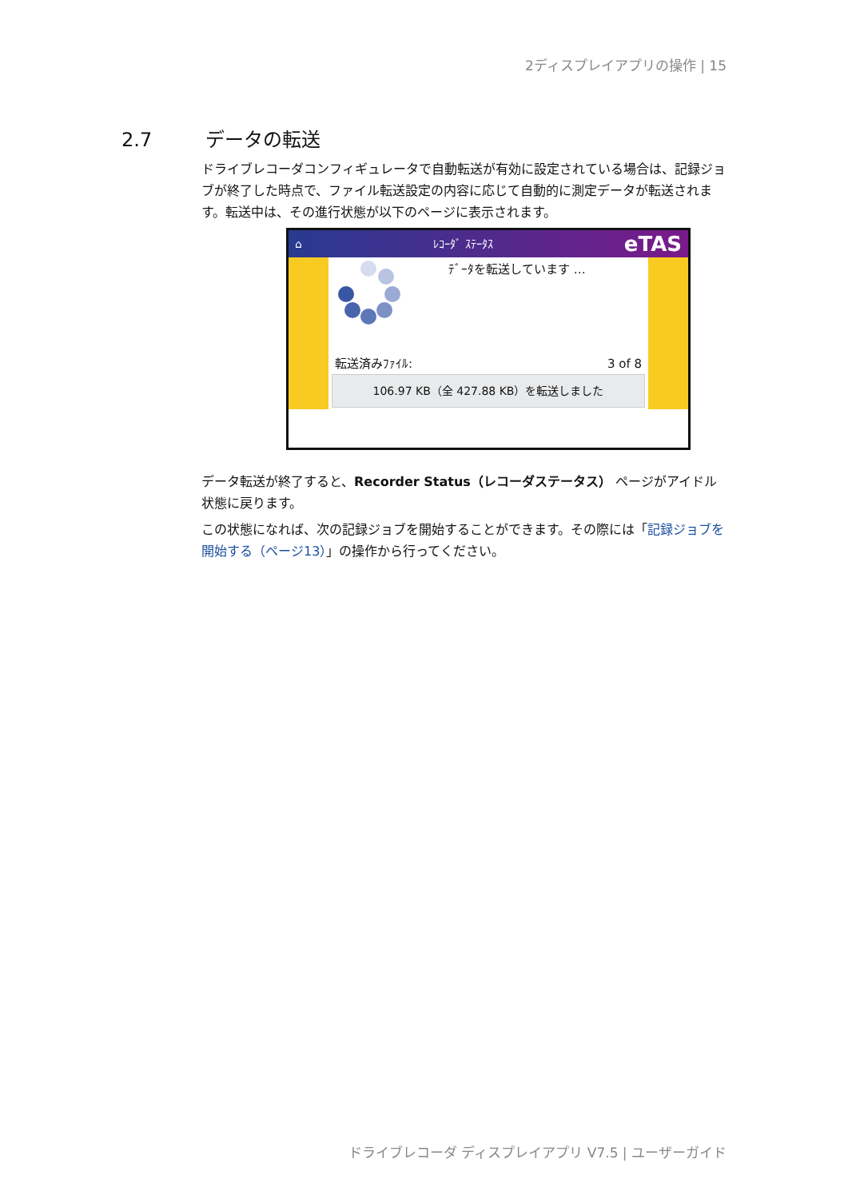2ディスプレイアプリの操作 | 15
2.7 データの転送
ドライブレコーダコンフィギュレータで自動転送が有効に設定されている場合は、記録ジョブが終了した時点で、ファイル転送設定の内容に応じて自動的に測定データが転送されます。転送中は、その進行状態が以下のページに表示されます。
⌂ ﾚｺｰﾀﾞ ｽﾃｰﾀｽ eTAS
ﾃﾞｰﾀを転送しています …
転送済みﾌｧｲﾙ: 3 of 8
106.97 KB（全 427.88 KB）を転送しました
データ転送が終了すると、Recorder Status（レコーダステータス） ページがアイドル状態に戻ります。
この状態になれば、次の記録ジョブを開始することができます。その際には「記録ジョブを開始する（ページ13）」の操作から行ってください。
ドライブレコーダ ディスプレイアプリ V7.5 | ユーザーガイド